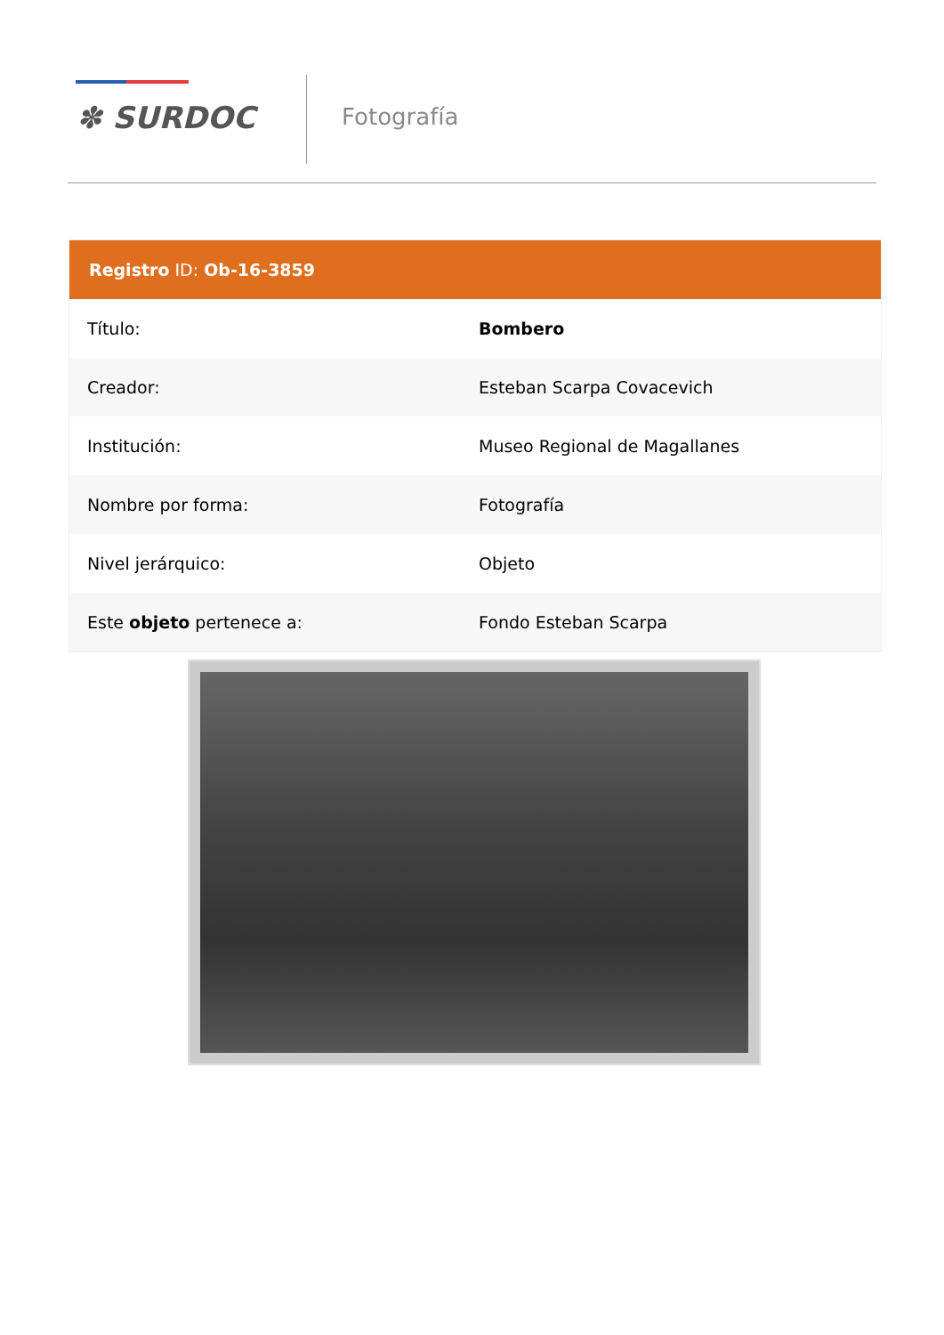✽ SURDOC Fotografía
| Registro ID: Ob-16-3859 | |
| --- | --- |
| Título: | Bombero |
| Creador: | Esteban Scarpa Covacevich |
| Institución: | Museo Regional de Magallanes |
| Nombre por forma: | Fotografía |
| Nivel jerárquico: | Objeto |
| Este objeto pertenece a: | Fondo Esteban Scarpa |